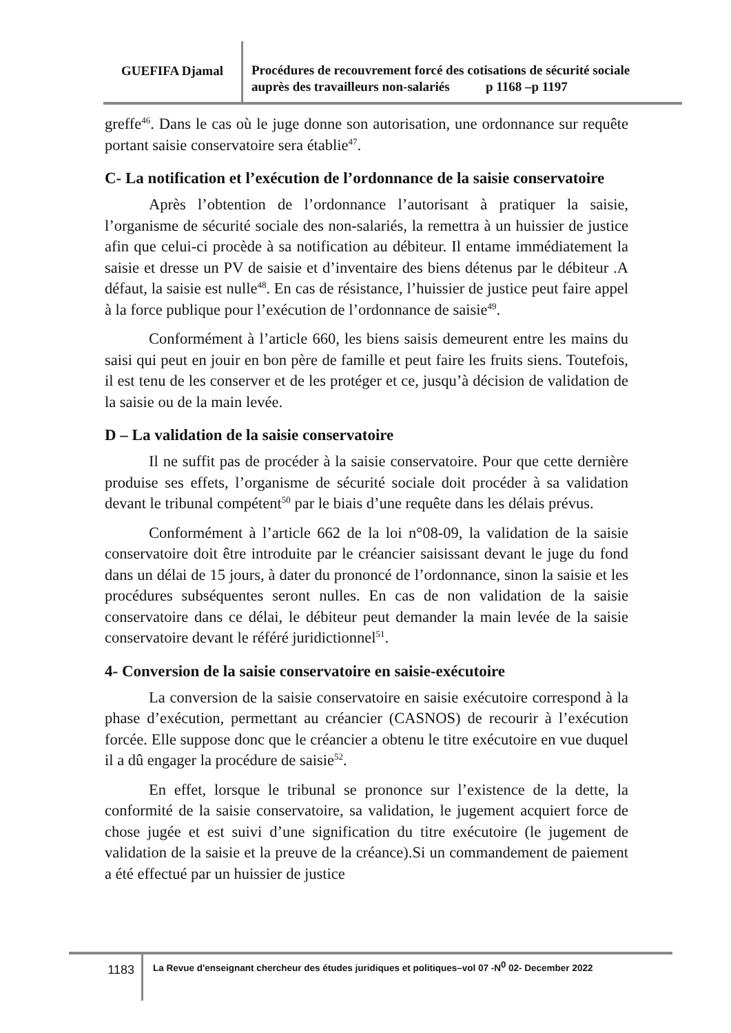GUEFIFA Djamal
Procédures de recouvrement forcé des cotisations de sécurité sociale auprès des travailleurs non-salariés p 1168 –p 1197
greffe<sup>46</sup>. Dans le cas où le juge donne son autorisation, une ordonnance sur requête portant saisie conservatoire sera établie<sup>47</sup>.
C- La notification et l’exécution de l’ordonnance de la saisie conservatoire
Après l’obtention de l’ordonnance l’autorisant à pratiquer la saisie, l’organisme de sécurité sociale des non-salariés, la remettra à un huissier de justice afin que celui-ci procède à sa notification au débiteur. Il entame immédiatement la saisie et dresse un PV de saisie et d’inventaire des biens détenus par le débiteur .A défaut, la saisie est nulle<sup>48</sup>. En cas de résistance, l’huissier de justice peut faire appel à la force publique pour l’exécution de l’ordonnance de saisie<sup>49</sup>.
Conformément à l’article 660, les biens saisis demeurent entre les mains du saisi qui peut en jouir en bon père de famille et peut faire les fruits siens. Toutefois, il est tenu de les conserver et de les protéger et ce, jusqu’à décision de validation de la saisie ou de la main levée.
D – La validation de la saisie conservatoire
Il ne suffit pas de procéder à la saisie conservatoire. Pour que cette dernière produise ses effets, l’organisme de sécurité sociale doit procéder à sa validation devant le tribunal compétent<sup>50</sup> par le biais d’une requête dans les délais prévus.
Conformément à l’article 662 de la loi n°08-09, la validation de la saisie conservatoire doit être introduite par le créancier saisissant devant le juge du fond dans un délai de 15 jours, à dater du prononcé de l’ordonnance, sinon la saisie et les procédures subséquentes seront nulles. En cas de non validation de la saisie conservatoire dans ce délai, le débiteur peut demander la main levée de la saisie conservatoire devant le référé juridictionnel<sup>51</sup>.
4- Conversion de la saisie conservatoire en saisie-exécutoire
La conversion de la saisie conservatoire en saisie exécutoire correspond à la phase d’exécution, permettant au créancier (CASNOS) de recourir à l’exécution forcée. Elle suppose donc que le créancier a obtenu le titre exécutoire en vue duquel il a dû engager la procédure de saisie<sup>52</sup>.
En effet, lorsque le tribunal se prononce sur l’existence de la dette, la conformité de la saisie conservatoire, sa validation, le jugement acquiert force de chose jugée et est suivi d’une signification du titre exécutoire (le jugement de validation de la saisie et la preuve de la créance).Si un commandement de paiement a été effectué par un huissier de justice
1183
La Revue d'enseignant chercheur des études juridiques et politiques–vol 07 -N<sup>0</sup> 02- December 2022